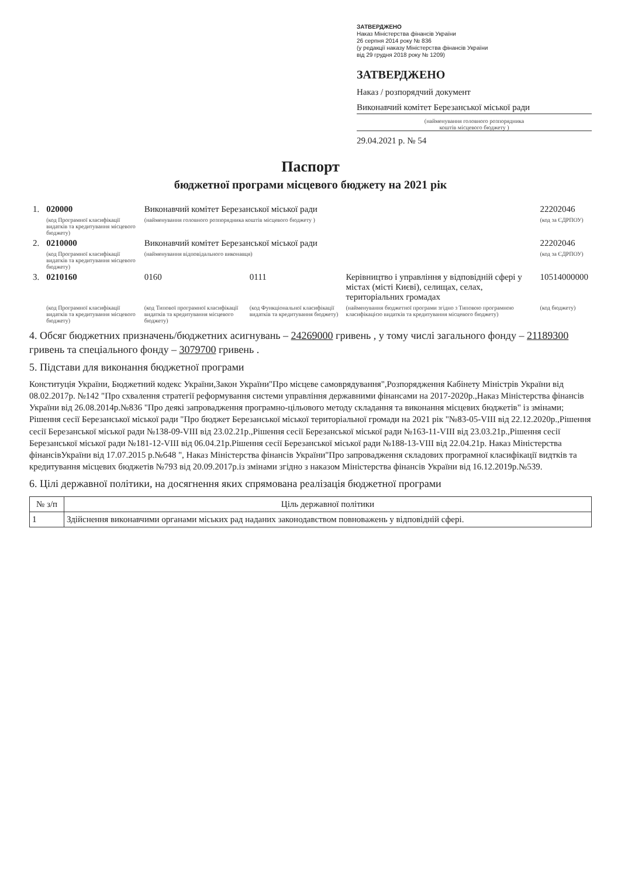ЗАТВЕРДЖЕНО
Наказ Міністерства фінансів України
26 серпня 2014 року № 836
(у редакції наказу Міністерства фінансів України
від 29 грудня 2018 року № 1209)
ЗАТВЕРДЖЕНО
Наказ / розпорядчий документ
Виконавчий комітет Березанської міської ради
(найменування головного розпорядника
коштів місцевого бюджету )
29.04.2021 р. № 54
Паспорт
бюджетної програми місцевого бюджету на 2021 рік
| 1. | 020000 | Виконавчий комітет Березанської міської ради | | | 22202046 |
| | (код Програмної класифікації видатків та кредитування місцевого бюджету) | (найменування головного розпорядника коштів місцевого бюджету ) | | | (код за ЄДРПОУ) |
| 2. | 0210000 | Виконавчий комітет Березанської міської ради | | | 22202046 |
| | (код Програмної класифікації видатків та кредитування місцевого бюджету) | (найменування відповідального виконавця) | | | (код за ЄДРПОУ) |
| 3. | 0210160 | 0160 | 0111 | Керівництво і управління у відповідній сфері у містах (місті Києві), селищах, селах, територіальних громадах | 10514000000 |
| | (код Програмної класифікації видатків та кредитування місцевого бюджету) | (код Типової програмної класифікації видатків та кредитування місцевого бюджету) | (код Функціональної класифікації видатків та кредитування бюджету) | (найменування бюджетної програми згідно з Типовою програмною класифікацією видатків та кредитування місцевого бюджету) | (код бюджету) |
4. Обсяг бюджетних призначень/бюджетних асигнувань – 24269000 гривень , у тому числі загального фонду – 21189300 гривень та спеціального фонду – 3079700 гривень .
5. Підстави для виконання бюджетної програми
Конституція України, Бюджетний кодекс України,Закон України"Про місцеве самоврядування",Розпорядження Кабінету Міністрів України від 08.02.2017р. №142 "Про схвалення стратегії реформування системи управління державними фінансами на 2017-2020р.,Наказ Міністерства фінансів України від 26.08.2014р.№836 "Про деякі запровадження програмно-цільового методу складання та виконання місцевих бюджетів" із змінами; Рішення сесії Березанської міської ради "Про бюджет Березанської міської територіальної громади на 2021 рік "№83-05-VIII від 22.12.2020р.,Рішення сесії Березанської міської ради №138-09-VIII від 23.02.21р.,Рішення сесії Березанської міської ради №163-11-VIII від 23.03.21р.,Рішення сесії Березанської міської ради №181-12-VIII від 06.04.21р.Рішення сесії Березанської міської ради №188-13-VIII від 22.04.21р. Наказ Міністерства фінансівУкраїни від 17.07.2015 р.№648 ", Наказ Міністерства фінансів України"Про запровадження складових програмної класифікації видтків та кредитування місцевих бюджетів №793 від 20.09.2017р.із змінами згідно з наказом Міністерства фінансів України від 16.12.2019р.№539.
6. Цілі державної політики, на досягнення яких спрямована реалізація бюджетної програми
| № з/п | Ціль державної політики |
| --- | --- |
| 1 | Здійснення виконавчими органами міських рад наданих законодавством повноважень у відповідній сфері. |